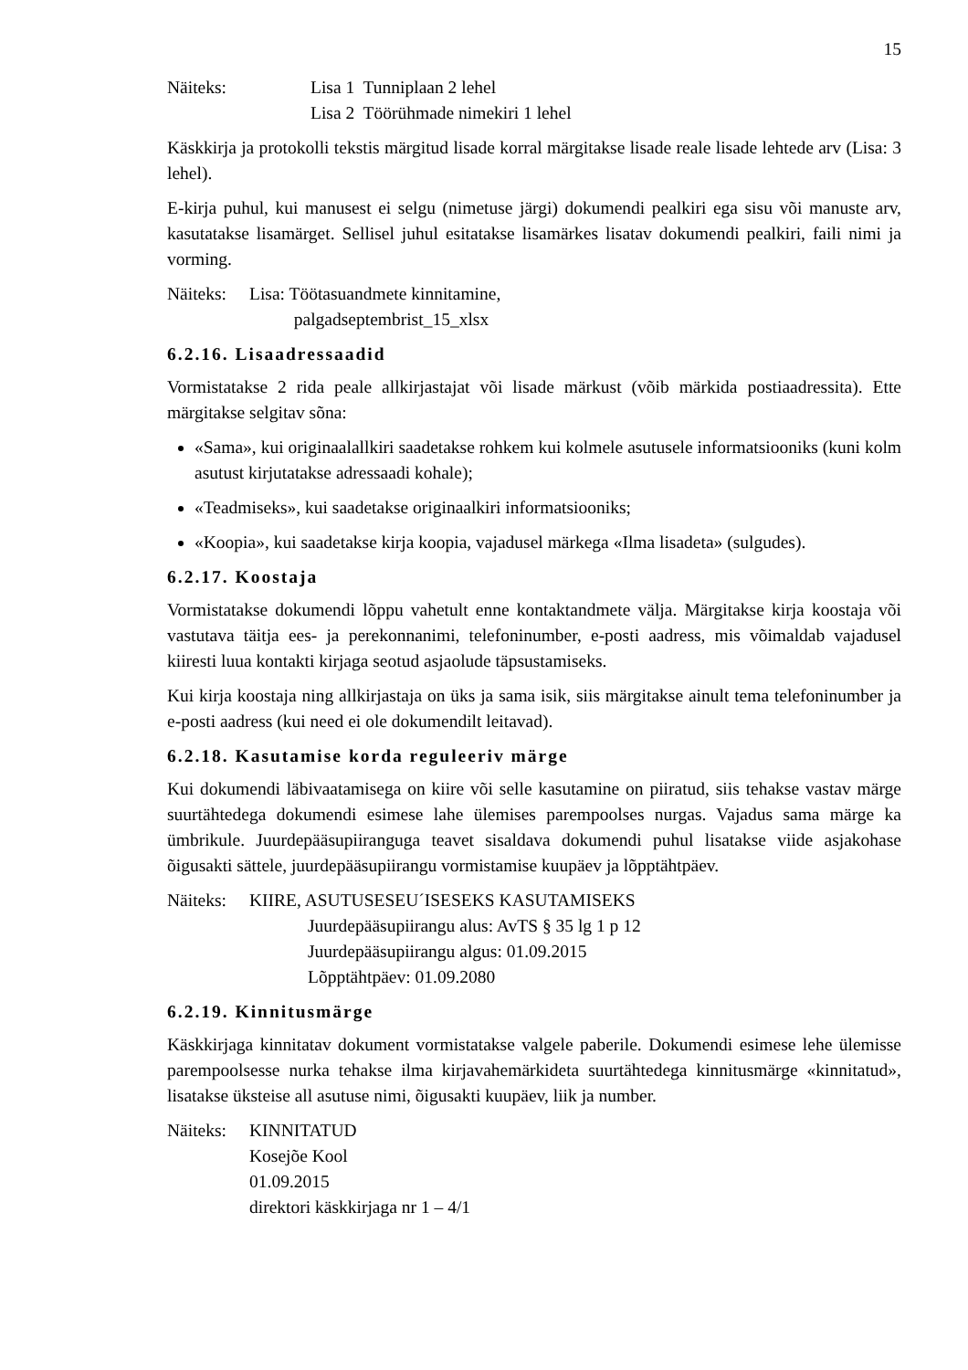15
Näiteks: Lisa 1 Tunniplaan 2 lehel
Lisa 2 Töörühmade nimekiri 1 lehel
Käskkirja ja protokolli tekstis märgitud lisade korral märgitakse lisade reale lisade lehtede arv (Lisa: 3 lehel).
E-kirja puhul, kui manusest ei selgu (nimetuse järgi) dokumendi pealkiri ega sisu või manuste arv, kasutatakse lisamärget. Sellisel juhul esitatakse lisamärkes lisatav dokumendi pealkiri, faili nimi ja vorming.
Näiteks:
Lisa: Töötasuandmete kinnitamine,
palgadseptembrist_15_xlsx
6.2.16. Lisaadressaadid
Vormistatakse 2 rida peale allkirjastajat või lisade märkust (võib märkida postiaadressita). Ette märgitakse selgitav sõna:
«Sama», kui originaalallkiri saadetakse rohkem kui kolmele asutusele informatsiooniks (kuni kolm asutust kirjutatakse adressaadi kohale);
«Teadmiseks», kui saadetakse originaalkiri informatsiooniks;
«Koopia», kui saadetakse kirja koopia, vajadusel märkega «Ilma lisadeta» (sulgudes).
6.2.17. Koostaja
Vormistatakse dokumendi lõppu vahetult enne kontaktandmete välja. Märgitakse kirja koostaja või vastutava täitja ees- ja perekonnanimi, telefoninumber, e-posti aadress, mis võimaldab vajadusel kiiresti luua kontakti kirjaga seotud asjaolude täpsustamiseks.
Kui kirja koostaja ning allkirjastaja on üks ja sama isik, siis märgitakse ainult tema telefoninumber ja e-posti aadress (kui need ei ole dokumendilt leitavad).
6.2.18. Kasutamise korda reguleeriv märge
Kui dokumendi läbivaatamisega on kiire või selle kasutamine on piiratud, siis tehakse vastav märge suurtähtedega dokumendi esimese lahe ülemises parempoolses nurgas. Vajadus sama märge ka ümbrikule. Juurdepääsupiiranguga teavet sisaldava dokumendi puhul lisatakse viide asjakohase õigusakti sättele, juurdepääsupiirangu vormistamise kuupäev ja lõpptähtpäev.
Näiteks:
KIIRE, ASUTUSESEU´ISESEKS KASUTAMISEKS
Juurdepääsupiirangu alus: AvTS § 35 lg 1 p 12
Juurdepääsupiirangu algus: 01.09.2015
Lõpptähtpäev: 01.09.2080
6.2.19. Kinnitusmärge
Käskkirjaga kinnitatav dokument vormistatakse valgele paberile. Dokumendi esimese lehe ülemisse parempoolsesse nurka tehakse ilma kirjavahemärkideta suurtähtedega kinnitusmärge «kinnitatud», lisatakse üksteise all asutuse nimi, õigusakti kuupäev, liik ja number.
Näiteks:
KINNITATUD
Kosejõe Kool
01.09.2015
direktori käskkirjaga nr 1 – 4/1